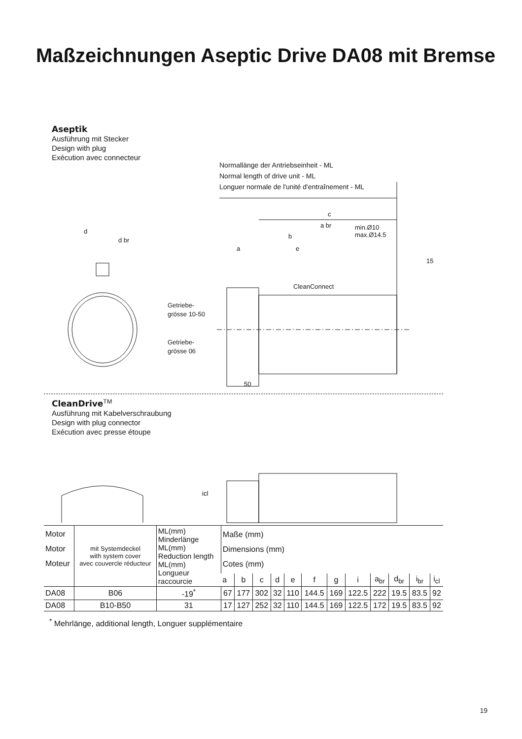Maßzeichnungen Aseptic Drive DA08 mit Bremse
Aseptik
Ausführung mit Stecker
Design with plug
Exécution avec connecteur
Normallänge der Antriebseinheit - ML
Normal length of drive unit - ML
Longuer normale de l'unité d'entraînement - ML
c
a br
b
a
e
min.Ø10
max.Ø14.5
15
d
d br
CleanConnect
50
Getriebe-
grösse 10-50
Getriebe-
grösse 06
CleanDrive<sup>TM</sup>
Ausführung mit Kabelverschraubung
Design with plug connector
Exécution avec presse étoupe
icl
| Motor Motor Moteur | mit Systemdeckel with system cover avec couvercle réducteur | ML(mm) Minderlänge ML(mm) Reduction length ML(mm) Longueur raccourcie | Maße (mm) Dimensions (mm) Cotes (mm) | | | | | | | | | | | |
| --- | --- | --- | --- | --- | --- | --- | --- | --- | --- | --- | --- | --- | --- | --- |
| | | | a | b | c | d | e | f | g | i | a<sub>br</sub> | d<sub>br</sub> | i<sub>br</sub> | i<sub>cl</sub> |
| DA08 | B06 | -19<sup>*</sup> | 67 | 177 | 302 | 32 | 110 | 144.5 | 169 | 122.5 | 222 | 19.5 | 83.5 | 92 |
| DA08 | B10-B50 | 31 | 17 | 127 | 252 | 32 | 110 | 144.5 | 169 | 122.5 | 172 | 19.5 | 83.5 | 92 |
<sup>*</sup> Mehrlänge, additional length, Longuer supplémentaire
19